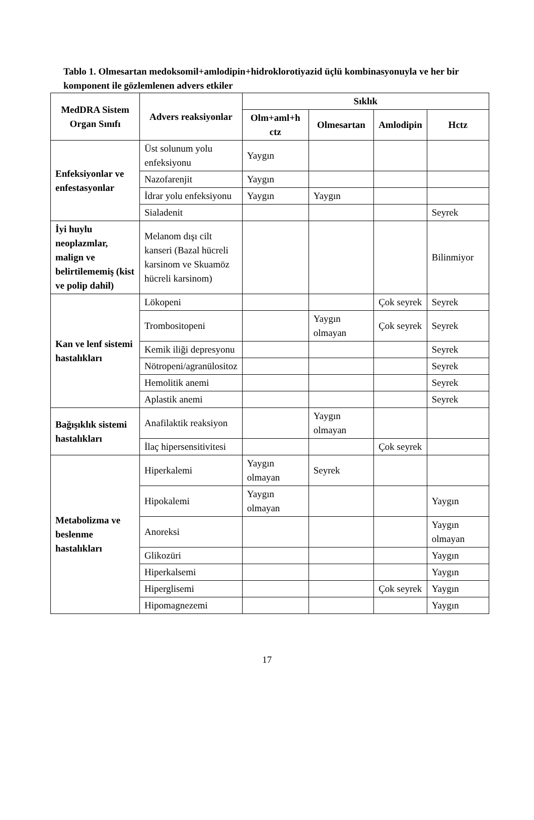Tablo 1. Olmesartan medoksomil+amlodipin+hidroklorotiyazid üçlü kombinasyonuyla ve her bir komponent ile gözlemlenen advers etkiler
| MedDRA Sistem Organ Sınıfı | Advers reaksiyonlar | Sıklık | | | |
| --- | --- | --- | --- | --- | --- |
| | | Olm+aml+h ctz | Olmesartan | Amlodipin | Hctz |
| Enfeksiyonlar ve enfestasyonlar | Üst solunum yolu enfeksiyonu | Yaygın | | | |
| | Nazofarenjit | Yaygın | | | |
| | İdrar yolu enfeksiyonu | Yaygın | Yaygın | | |
| | Sialadenit | | | | Seyrek |
| İyi huylu neoplazmlar, malign ve belirtilememiş (kist ve polip dahil) | Melanom dışı cilt kanseri (Bazal hücreli karsinom ve Skuamöz hücreli karsinom) | | | | Bilinmiyor |
| Kan ve lenf sistemi hastalıkları | Lökopeni | | | Çok seyrek | Seyrek |
| | Trombositopeni | | Yaygın olmayan | Çok seyrek | Seyrek |
| | Kemik iliği depresyonu | | | | Seyrek |
| | Nötropeni/agranülositoz | | | | Seyrek |
| | Hemolitik anemi | | | | Seyrek |
| | Aplastik anemi | | | | Seyrek |
| Bağışıklık sistemi hastalıkları | Anafilaktik reaksiyon | | Yaygın olmayan | | |
| | İlaç hipersensitivitesi | | | Çok seyrek | |
| Metabolizma ve beslenme hastalıkları | Hiperkalemi | Yaygın olmayan | Seyrek | | |
| | Hipokalemi | Yaygın olmayan | | | Yaygın |
| | Anoreksi | | | | Yaygın olmayan |
| | Glikozüri | | | | Yaygın |
| | Hiperkalsemi | | | | Yaygın |
| | Hiperglisemi | | | Çok seyrek | Yaygın |
| | Hipomagnezemi | | | | Yaygın |
17